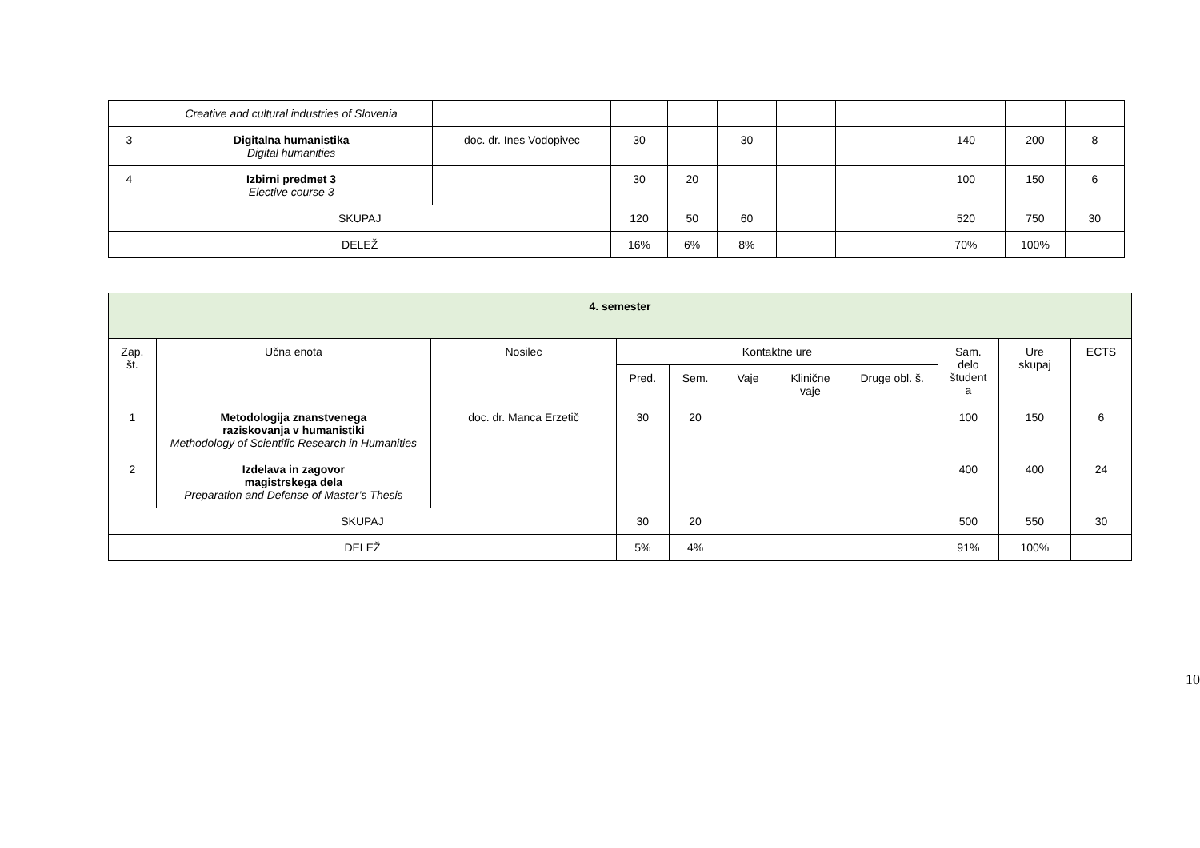| | Creative and cultural industries of Slovenia | | | | | | | | | |
| 3 | Digitalna humanistika Digital humanities | doc. dr. Ines Vodopivec | 30 | | 30 | | | 140 | 200 | 8 |
| 4 | Izbirni predmet 3 Elective course 3 | | 30 | 20 | | | | 100 | 150 | 6 |
| SKUPAJ | | | 120 | 50 | 60 | | | 520 | 750 | 30 |
| DELEŽ | | | 16% | 6% | 8% | | | 70% | 100% | |
| 4. semester | | | | | | | | | | |
| --- | --- | --- | --- | --- | --- | --- | --- | --- | --- | --- |
| Zap. št. | Učna enota | Nosilec | Kontaktne ure | | | | | Sam. delo študent a | Ure skupaj | ECTS |
| | | | Pred. | Sem. | Vaje | Klinične vaje | Druge obl. š. | | | |
| 1 | Metodologija znanstvenega raziskovanja v humanistiki Methodology of Scientific Research in Humanities | doc. dr. Manca Erzetič | 30 | 20 | | | | 100 | 150 | 6 |
| 2 | Izdelava in zagovor magistrskega dela Preparation and Defense of Master’s Thesis | | | | | | | 400 | 400 | 24 |
| SKUPAJ | | | 30 | 20 | | | | 500 | 550 | 30 |
| DELEŽ | | | 5% | 4% | | | | 91% | 100% | |
10